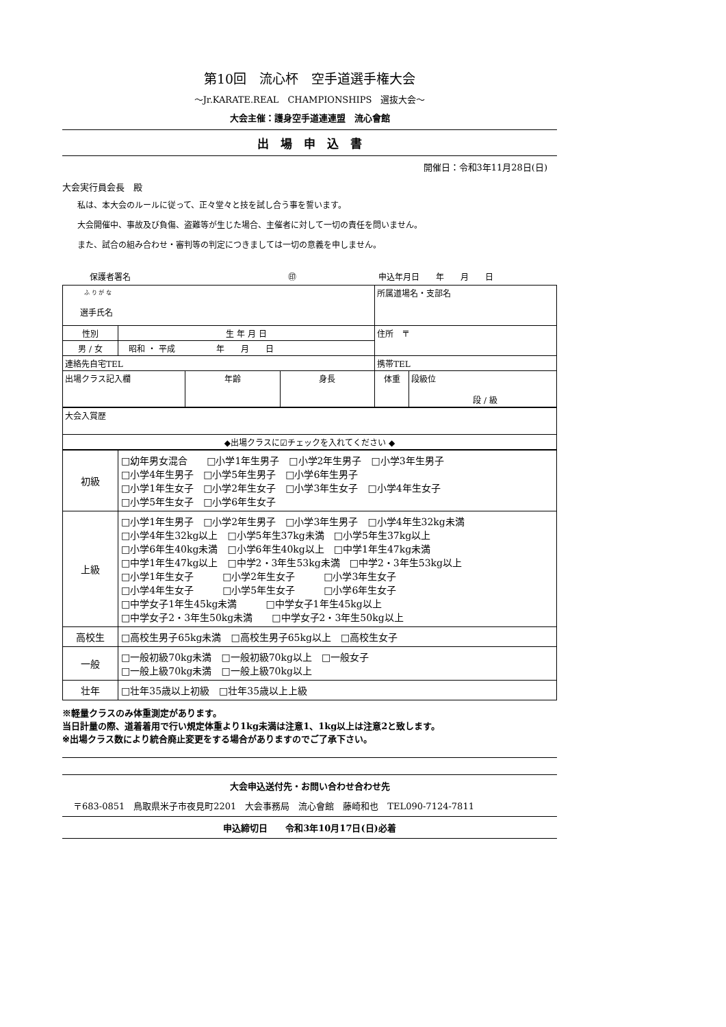第10回　流心杯　空手道選手権大会
～Jr.KARATE.REAL　CHAMPIONSHIPS　選抜大会～
大会主催：護身空手道連連盟　流心會館
出　場　申　込　書
開催日：令和3年11月28日(日)
大会実行員会長　殿
私は、本大会のルールに従って、正々堂々と技を試し合う事を誓います。
大会開催中、事故及び負傷、盗難等が生じた場合、主催者に対して一切の責任を問いません。
また、試合の組み合わせ・審判等の判定につきましては一切の意義を申しません。
保護者署名 ㊞ 申込年月日　　年　　月　　日
| ふ り が な 選手氏名 | | | | 所属道場名・支部名 | |
| 性別 | 生 年 月 日 | | | 住所 〒 | |
| 男 / 女 | 昭和 ・ 平成 年 月 日 | | | | |
| 連絡先自宅TEL | | | | 携帯TEL | |
| 出場クラス記入欄 | | 年齢 | 身長 | 体重 | 段級位 段 / 級 |
| 大会入賞歴 |
| ◆出場クラスに☑チェックを入れてください ◆ |
| 初級 | □幼年男女混合 □小学1年生男子 □小学2年生男子 □小学3年生男子 □小学4年生男子 □小学5年生男子 □小学6年生男子 □小学1年生女子 □小学2年生女子 □小学3年生女子 □小学4年生女子 □小学5年生女子 □小学6年生女子 |
| 上級 | □小学1年生男子 □小学2年生男子 □小学3年生男子 □小学4年生32kg未満 □小学4年生32kg以上 □小学5年生37kg未満 □小学5年生37kg以上 □小学6年生40kg未満 □小学6年生40kg以上 □中学1年生47kg未満 □中学1年生47kg以上 □中学2・3年生53kg未満 □中学2・3年生53kg以上 □小学1年生女子 □小学2年生女子 □小学3年生女子 □小学4年生女子 □小学5年生女子 □小学6年生女子 □中学女子1年生45kg未満 □中学女子1年生45kg以上 □中学女子2・3年生50kg未満 □中学女子2・3年生50kg以上 |
| 高校生 | □高校生男子65kg未満 □高校生男子65kg以上 □高校生女子 |
| 一般 | □一般初級70kg未満 □一般初級70kg以上 □一般女子 □一般上級70kg未満 □一般上級70kg以上 |
| 壮年 | □壮年35歳以上初級 □壮年35歳以上上級 |
※軽量クラスのみ体重測定があります。
当日計量の際、道着着用で行い規定体重より1kg未満は注意1、1kg以上は注意2と致します。
※出場クラス数により統合廃止変更をする場合がありますのでご了承下さい。
大会申込送付先・お問い合わせ合わせ先
〒683-0851　鳥取県米子市夜見町2201　大会事務局　流心會館　藤崎和也　TEL090-7124-7811
申込締切日　　令和3年10月17日(日)必着